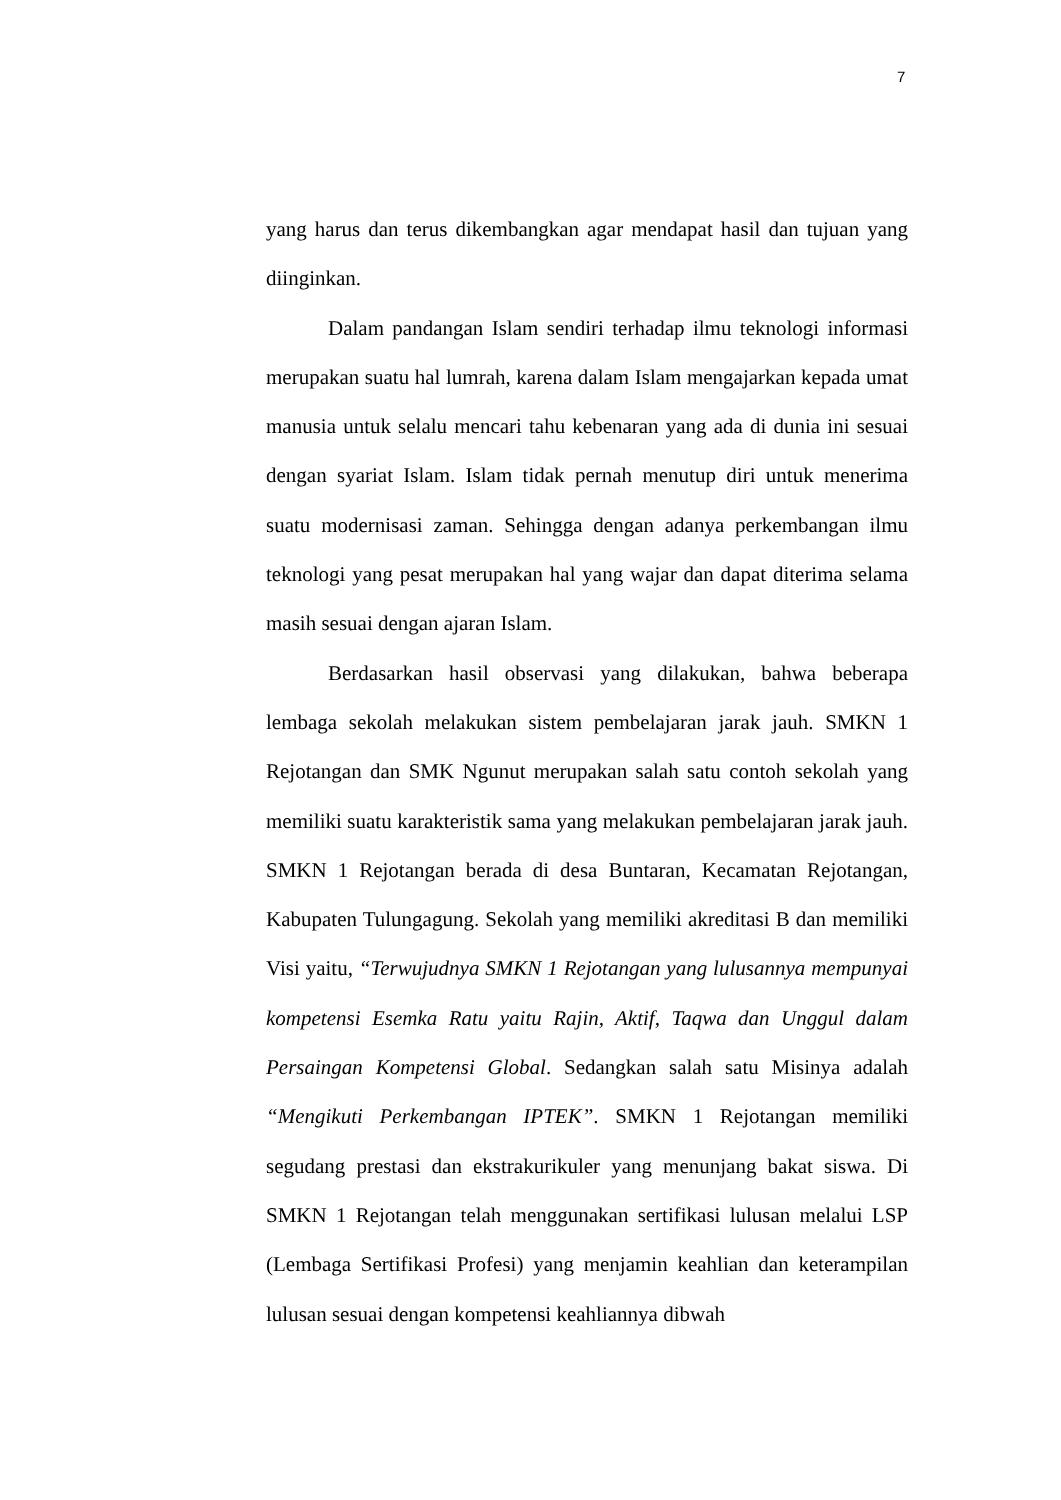7
yang harus dan terus dikembangkan agar mendapat hasil dan tujuan yang diinginkan.
Dalam pandangan Islam sendiri terhadap ilmu teknologi informasi merupakan suatu hal lumrah, karena dalam Islam mengajarkan kepada umat manusia untuk selalu mencari tahu kebenaran yang ada di dunia ini sesuai dengan syariat Islam. Islam tidak pernah menutup diri untuk menerima suatu modernisasi zaman. Sehingga dengan adanya perkembangan ilmu teknologi yang pesat merupakan hal yang wajar dan dapat diterima selama masih sesuai dengan ajaran Islam.
Berdasarkan hasil observasi yang dilakukan, bahwa beberapa lembaga sekolah melakukan sistem pembelajaran jarak jauh. SMKN 1 Rejotangan dan SMK Ngunut merupakan salah satu contoh sekolah yang memiliki suatu karakteristik sama yang melakukan pembelajaran jarak jauh. SMKN 1 Rejotangan berada di desa Buntaran, Kecamatan Rejotangan, Kabupaten Tulungagung. Sekolah yang memiliki akreditasi B dan memiliki Visi yaitu, “Terwujudnya SMKN 1 Rejotangan yang lulusannya mempunyai kompetensi Esemka Ratu yaitu Rajin, Aktif, Taqwa dan Unggul dalam Persaingan Kompetensi Global. Sedangkan salah satu Misinya adalah “Mengikuti Perkembangan IPTEK”. SMKN 1 Rejotangan memiliki segudang prestasi dan ekstrakurikuler yang menunjang bakat siswa. Di SMKN 1 Rejotangan telah menggunakan sertifikasi lulusan melalui LSP (Lembaga Sertifikasi Profesi) yang menjamin keahlian dan keterampilan lulusan sesuai dengan kompetensi keahliannya dibwah